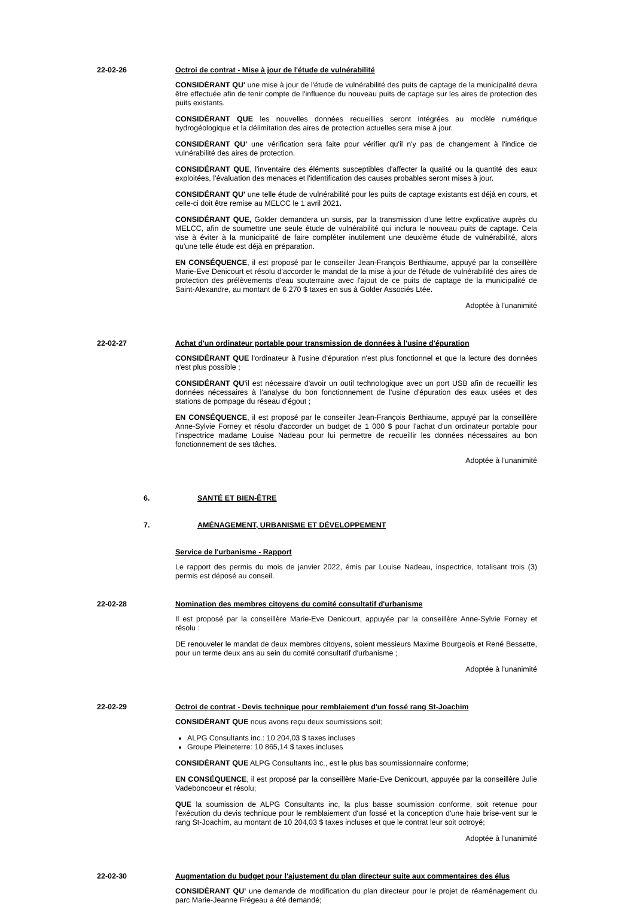22-02-26 Octroi de contrat - Mise à jour de l'étude de vulnérabilité
CONSIDÉRANT QU' une mise à jour de l'étude de vulnérabilité des puits de captage de la municipalité devra être effectuée afin de tenir compte de l'influence du nouveau puits de captage sur les aires de protection des puits existants.
CONSIDÉRANT QUE les nouvelles données recueillies seront intégrées au modèle numérique hydrogéologique et la délimitation des aires de protection actuelles sera mise à jour.
CONSIDÉRANT QU' une vérification sera faite pour vérifier qu'il n'y pas de changement à l'indice de vulnérabilité des aires de protection.
CONSIDÉRANT QUE, l'inventaire des éléments susceptibles d'affecter la qualité ou la quantité des eaux exploitées, l'évaluation des menaces et l'identification des causes probables seront mises à jour.
CONSIDÉRANT QU' une telle étude de vulnérabilité pour les puits de captage existants est déjà en cours, et celle-ci doit être remise au MELCC le 1 avril 2021.
CONSIDÉRANT QUE, Golder demandera un sursis, par la transmission d'une lettre explicative auprès du MELCC, afin de soumettre une seule étude de vulnérabilité qui inclura le nouveau puits de captage. Cela vise à éviter à la municipalité de faire compléter inutilement une deuxième étude de vulnérabilité, alors qu'une telle étude est déjà en préparation.
EN CONSÉQUENCE, il est proposé par le conseiller Jean-François Berthiaume, appuyé par la conseillère Marie-Eve Denicourt et résolu d'accorder le mandat de la mise à jour de l'étude de vulnérabilité des aires de protection des prélèvements d'eau souterraine avec l'ajout de ce puits de captage de la municipalité de Saint-Alexandre, au montant de 6 270 $ taxes en sus à Golder Associés Ltée.
Adoptée à l'unanimité
22-02-27 Achat d'un ordinateur portable pour transmission de données à l'usine d'épuration
CONSIDÉRANT QUE l'ordinateur à l'usine d'épuration n'est plus fonctionnel et que la lecture des données n'est plus possible ;
CONSIDÉRANT QU'il est nécessaire d'avoir un outil technologique avec un port USB afin de recueillir les données nécessaires à l'analyse du bon fonctionnement de l'usine d'épuration des eaux usées et des stations de pompage du réseau d'égout ;
EN CONSÉQUENCE, il est proposé par le conseiller Jean-François Berthiaume, appuyé par la conseillère Anne-Sylvie Forney et résolu d'accorder un budget de 1 000 $ pour l'achat d'un ordinateur portable pour l'inspectrice madame Louise Nadeau pour lui permettre de recueillir les données nécessaires au bon fonctionnement de ses tâches.
Adoptée à l'unanimité
6. SANTÉ ET BIEN-ÊTRE
7. AMÉNAGEMENT, URBANISME ET DÉVELOPPEMENT
Service de l'urbanisme - Rapport
Le rapport des permis du mois de janvier 2022, émis par Louise Nadeau, inspectrice, totalisant trois (3) permis est déposé au conseil.
22-02-28 Nomination des membres citoyens du comité consultatif d'urbanisme
Il est proposé par la conseillère Marie-Eve Denicourt, appuyée par la conseillère Anne-Sylvie Forney et résolu :
DE renouveler le mandat de deux membres citoyens, soient messieurs Maxime Bourgeois et René Bessette, pour un terme deux ans au sein du comité consultatif d'urbanisme ;
Adoptée à l'unanimité
22-02-29 Octroi de contrat - Devis technique pour remblaiement d'un fossé rang St-Joachim
CONSIDÉRANT QUE nous avons reçu deux soumissions soit;
ALPG Consultants inc.: 10 204,03 $ taxes incluses
Groupe Pleineterre: 10 865,14 $ taxes incluses
CONSIDÉRANT QUE ALPG Consultants inc., est le plus bas soumissionnaire conforme;
EN CONSÉQUENCE, il est proposé par la conseillère Marie-Eve Denicourt, appuyée par la conseillère Julie Vadeboncoeur et résolu;
QUE la soumission de ALPG Consultants inc, la plus basse soumission conforme, soit retenue pour l'exécution du devis technique pour le remblaiement d'un fossé et la conception d'une haie brise-vent sur le rang St-Joachim, au montant de 10 204,03 $ taxes incluses et que le contrat leur soit octroyé;
Adoptée à l'unanimité
22-02-30 Augmentation du budget pour l'ajustement du plan directeur suite aux commentaires des élus
CONSIDÉRANT QU' une demande de modification du plan directeur pour le projet de réaménagement du parc Marie-Jeanne Frégeau a été demandé;